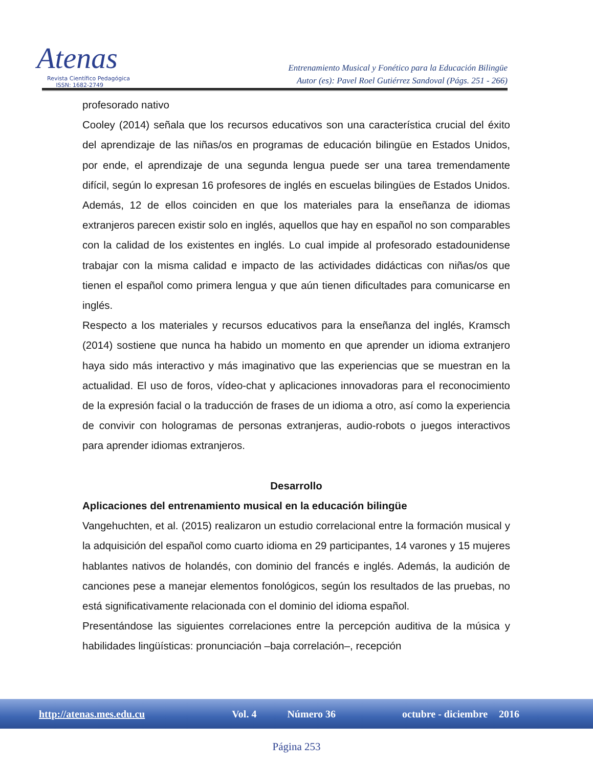Atenas
Revista Científico Pedagógica
ISSN: 1682-2749
Entrenamiento Musical y Fonético para la Educación Bilingüe
Autor (es): Pavel Roel Gutiérrez Sandoval (Págs. 251 - 266)
profesorado nativo
Cooley (2014) señala que los recursos educativos son una característica crucial del éxito del aprendizaje de las niñas/os en programas de educación bilingüe en Estados Unidos, por ende, el aprendizaje de una segunda lengua puede ser una tarea tremendamente difícil, según lo expresan 16 profesores de inglés en escuelas bilingües de Estados Unidos. Además, 12 de ellos coinciden en que los materiales para la enseñanza de idiomas extranjeros parecen existir solo en inglés, aquellos que hay en español no son comparables con la calidad de los existentes en inglés. Lo cual impide al profesorado estadounidense trabajar con la misma calidad e impacto de las actividades didácticas con niñas/os que tienen el español como primera lengua y que aún tienen dificultades para comunicarse en inglés.
Respecto a los materiales y recursos educativos para la enseñanza del inglés, Kramsch (2014) sostiene que nunca ha habido un momento en que aprender un idioma extranjero haya sido más interactivo y más imaginativo que las experiencias que se muestran en la actualidad. El uso de foros, vídeo-chat y aplicaciones innovadoras para el reconocimiento de la expresión facial o la traducción de frases de un idioma a otro, así como la experiencia de convivir con hologramas de personas extranjeras, audio-robots o juegos interactivos para aprender idiomas extranjeros.
Desarrollo
Aplicaciones del entrenamiento musical en la educación bilingüe
Vangehuchten, et al. (2015) realizaron un estudio correlacional entre la formación musical y la adquisición del español como cuarto idioma en 29 participantes, 14 varones y 15 mujeres hablantes nativos de holandés, con dominio del francés e inglés. Además, la audición de canciones pese a manejar elementos fonológicos, según los resultados de las pruebas, no está significativamente relacionada con el dominio del idioma español.
Presentándose las siguientes correlaciones entre la percepción auditiva de la música y habilidades lingüísticas: pronunciación –baja correlación–, recepción
http://atenas.mes.edu.cu Vol. 4 Número 36 octubre - diciembre 2016
Página 253